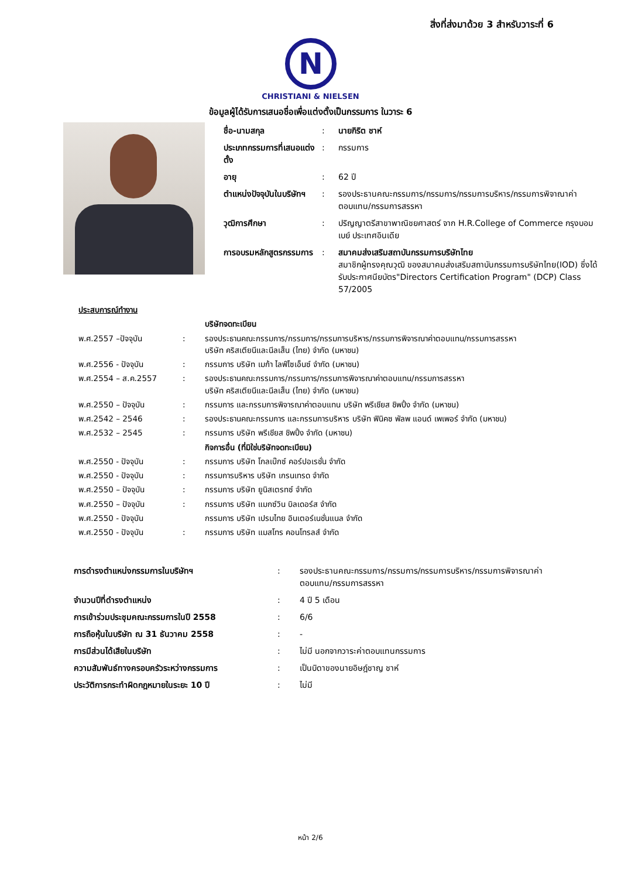สิ่งที่ส่งมาด้วย 3 สำหรับวาระที่ 6
N
CHRISTIANI & NIELSEN
ข้อมูลผู้ได้รับการเสนอชื่อเพื่อแต่งตั้งเป็นกรรมการ ในวาระ 6
| ชื่อ-นามสกุล | : | นายกิริต ชาห์ |
| ประเภทกรรมการที่เสนอแต่งตั้ง | : | กรรมการ |
| อายุ | : | 62 ปี |
| ตำแหน่งปัจจุบันในบริษัทฯ | : | รองประธานคณะกรรมการ/กรรมการ/กรรมการบริหาร/กรรมการพิจาณาค่าตอบแทน/กรรมการสรรหา |
| วุฒิการศึกษา | : | ปริญญาตรีสาขาพาณิชยศาสตร์ จาก H.R.College of Commerce กรุงบอมเบย์ ประเทศอินเดีย |
| การอบรมหลักสูตรกรรมการ | : | สมาคมส่งเสริมสถาบันกรรมการบริษัทไทย สมาชิกผู้ทรงคุณวุฒิ ของสมาคมส่งเสริมสถาบันกรรมการบริษัทไทย(IOD) ซึ่งได้รับประกาศนียบัตร"Directors Certification Program" (DCP) Class 57/2005 |
| ประสบการณ์ทำงาน | | |
| | | บริษัทจดทะเบียน |
| พ.ศ.2557 –ปัจจุบัน | : | รองประธานคณะกรรมการ/กรรมการ/กรรมการบริหาร/กรรมการพิจารณาค่าตอบแทน/กรรมการสรรหา บริษัท คริสเตียนีและนีลเส็น (ไทย) จำกัด (มหาชน) |
| พ.ศ.2556 - ปัจจุบัน | : | กรรมการ บริษัท เมก้า ไลฟ์ไซเอ็นซ์ จำกัด (มหาชน) |
| พ.ศ.2554 – ส.ค.2557 | : | รองประธานคณะกรรมการ/กรรมการ/กรรมการพิจารณาค่าตอบแทน/กรรมการสรรหา บริษัท คริสเตียนีและนีลเส็น (ไทย) จำกัด (มหาชน) |
| พ.ศ.2550 – ปัจจุบัน | : | กรรมการ และกรรมการพิจารณาค่าตอบแทน บริษัท พรีเชียส ชิพปิ้ง จำกัด (มหาชน) |
| พ.ศ.2542 – 2546 | : | รองประธานคณะกรรมการ และกรรมการบริหาร บริษัท ฟินิคซ พัลพ แอนด์ เพเพอร์ จำกัด (มหาชน) |
| พ.ศ.2532 – 2545 | : | กรรมการ บริษัท พรีเชียส ชิพปิ้ง จำกัด (มหาชน) |
| | | กิจการอื่น (ที่มิใช่บริษัทจดทะเบียน) |
| พ.ศ.2550 - ปัจจุบัน | : | กรรมการ บริษัท โกลเบ๊กซ์ คอร์ปอเรชั่น จำกัด |
| พ.ศ.2550 - ปัจจุบัน | : | กรรมการบริหาร บริษัท เกรนเทรด จำกัด |
| พ.ศ.2550 – ปัจจุบัน | : | กรรมการ บริษัท ยูนิสเตรทซ์ จำกัด |
| พ.ศ.2550 – ปัจจุบัน | : | กรรมการ บริษัท แมกซ์วิน บิลเดอร์ส จำกัด |
| พ.ศ.2550 - ปัจจุบัน | | กรรมการ บริษัท เปรมไทย อินเตอร์เนชั่นแนล จำกัด |
| พ.ศ.2550 - ปัจจุบัน | : | กรรมการ บริษัท แมสโทร คอนโทรลส์ จำกัด |
| การดำรงตำแหน่งกรรมการในบริษัทฯ | : | รองประธานคณะกรรมการ/กรรมการ/กรรมการบริหาร/กรรมการพิจารณาค่าตอบแทน/กรรมการสรรหา |
| จำนวนปีที่ดำรงตำแหน่ง | : | 4 ปี 5 เดือน |
| การเข้าร่วมประชุมคณะกรรมการในปี 2558 | : | 6/6 |
| การถือหุ้นในบริษัท ณ 31 ธันวาคม 2558 | : | - |
| การมีส่วนได้เสียในบริษัท | : | ไม่มี นอกจากวาระค่าตอบแทนกรรมการ |
| ความสัมพันธ์ทางครอบครัวระหว่างกรรมการ | : | เป็นบิดาของนายอิษฎ์ชาญ ชาห์ |
| ประวัติการกระทำผิดกฎหมายในระยะ 10 ปี | : | ไม่มี |
หน้า 2/6